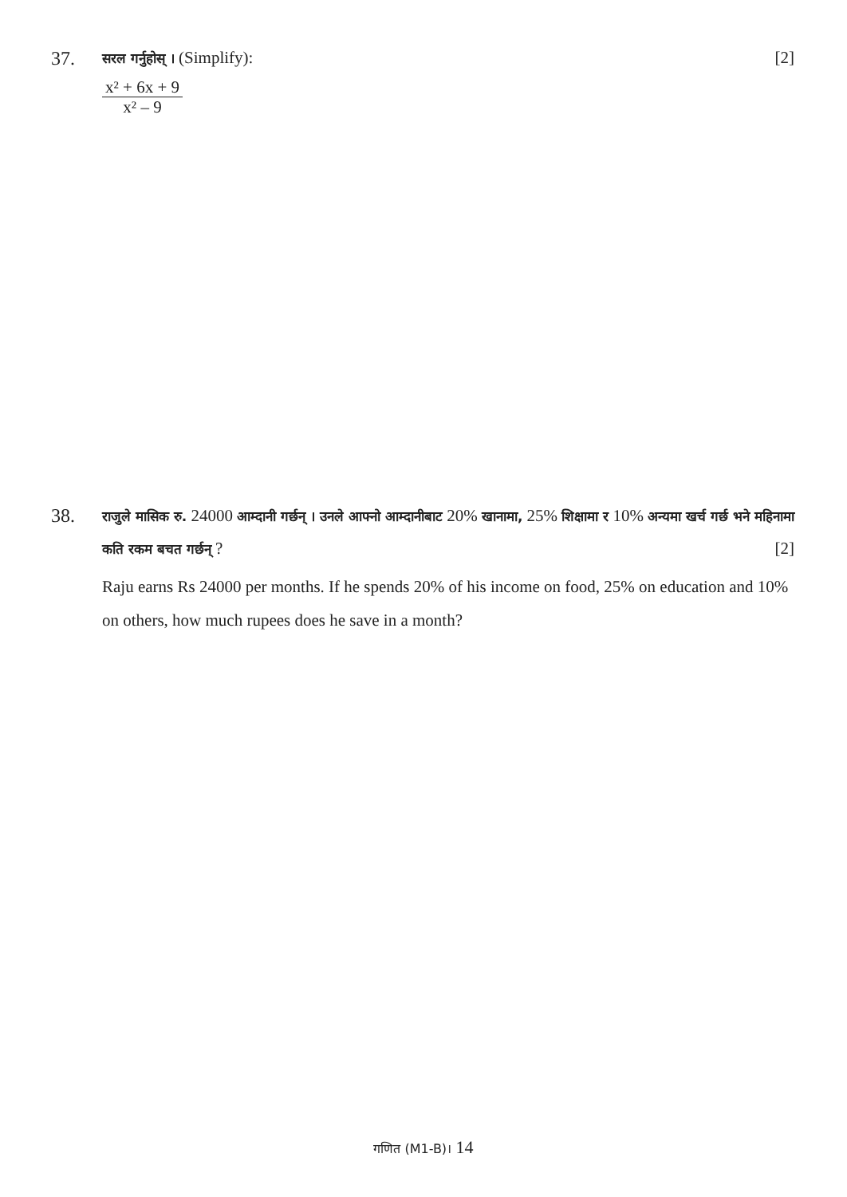37.
सरल गर्नुहोस् । (Simplify): [2]
x² + 6x + 9
x² – 9
38.
राजुले मासिक रु. 24000 आम्दानी गर्छन् । उनले आफ्नो आम्दानीबाट 20% खानामा, 25% शिक्षामा र 10% अन्यमा खर्च गर्छ भने महिनामा कति रकम बचत गर्छन् ? [2]
Raju earns Rs 24000 per months. If he spends 20% of his income on food, 25% on education and 10% on others, how much rupees does he save in a month?
गणित (M1-B)। 14